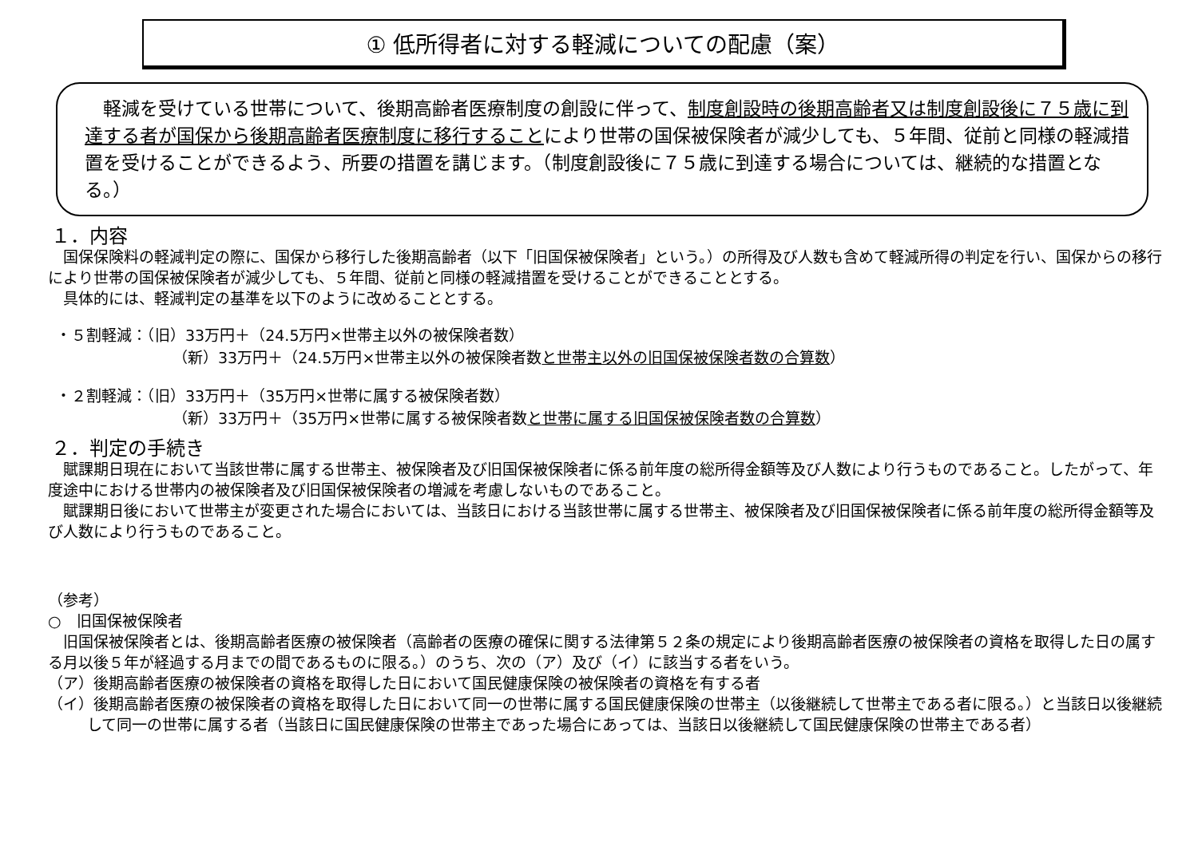① 低所得者に対する軽減についての配慮（案）
　軽減を受けている世帯について、後期高齢者医療制度の創設に伴って、制度創設時の後期高齢者又は制度創設後に７５歳に到達する者が国保から後期高齢者医療制度に移行することにより世帯の国保被保険者が減少しても、５年間、従前と同様の軽減措置を受けることができるよう、所要の措置を講じます。（制度創設後に７５歳に到達する場合については、継続的な措置となる。）
１．内容
国保保険料の軽減判定の際に、国保から移行した後期高齢者（以下「旧国保被保険者」という。）の所得及び人数も含めて軽減所得の判定を行い、国保からの移行により世帯の国保被保険者が減少しても、５年間、従前と同様の軽減措置を受けることができることとする。
具体的には、軽減判定の基準を以下のように改めることとする。
・５割軽減：（旧）33万円＋（24.5万円×世帯主以外の被保険者数）
（新）33万円＋（24.5万円×世帯主以外の被保険者数と世帯主以外の旧国保被保険者数の合算数）
・２割軽減：（旧）33万円＋（35万円×世帯に属する被保険者数）
（新）33万円＋（35万円×世帯に属する被保険者数と世帯に属する旧国保被保険者数の合算数）
２．判定の手続き
賦課期日現在において当該世帯に属する世帯主、被保険者及び旧国保被保険者に係る前年度の総所得金額等及び人数により行うものであること。したがって、年度途中における世帯内の被保険者及び旧国保被保険者の増減を考慮しないものであること。
賦課期日後において世帯主が変更された場合においては、当該日における当該世帯に属する世帯主、被保険者及び旧国保被保険者に係る前年度の総所得金額等及び人数により行うものであること。
（参考）
○　旧国保被保険者
旧国保被保険者とは、後期高齢者医療の被保険者（高齢者の医療の確保に関する法律第５２条の規定により後期高齢者医療の被保険者の資格を取得した日の属する月以後５年が経過する月までの間であるものに限る。）のうち、次の（ア）及び（イ）に該当する者をいう。
（ア）後期高齢者医療の被保険者の資格を取得した日において国民健康保険の被保険者の資格を有する者
（イ）後期高齢者医療の被保険者の資格を取得した日において同一の世帯に属する国民健康保険の世帯主（以後継続して世帯主である者に限る。）と当該日以後継続して同一の世帯に属する者（当該日に国民健康保険の世帯主であった場合にあっては、当該日以後継続して国民健康保険の世帯主である者）